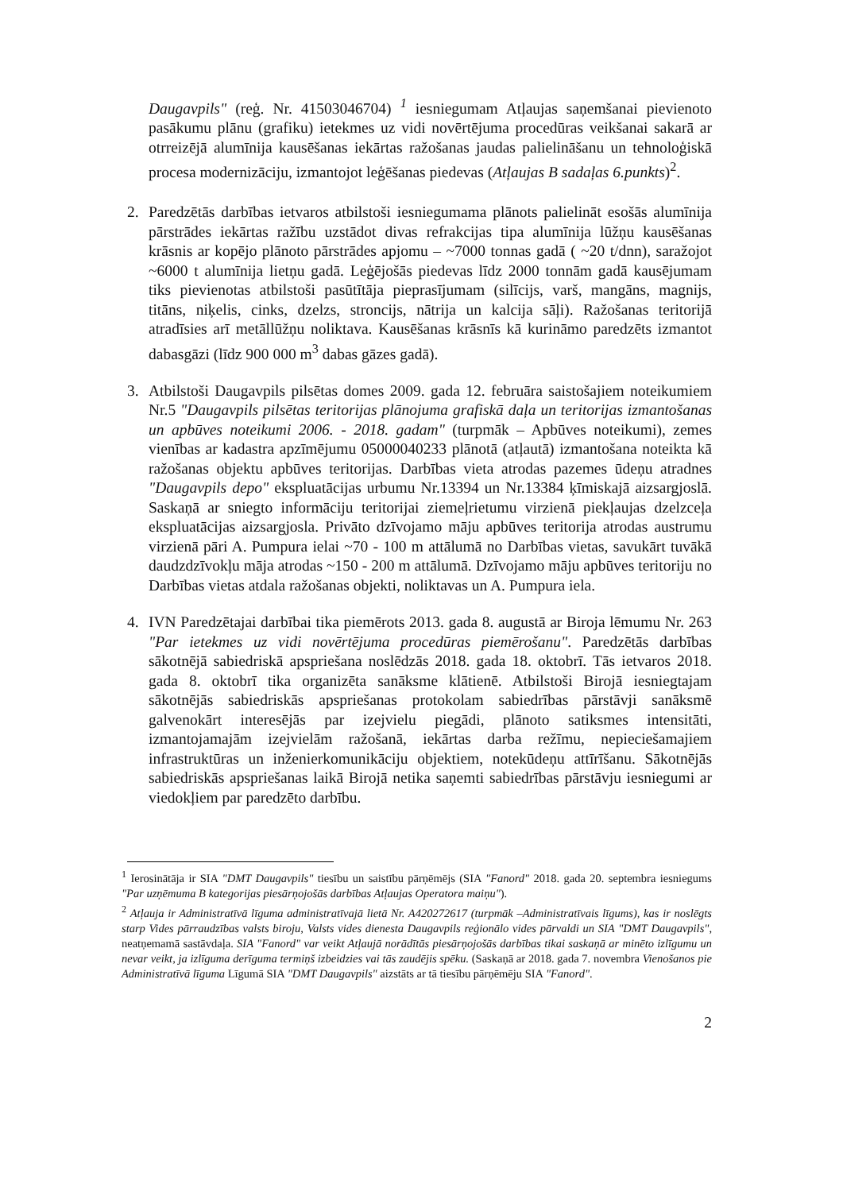Daugavpils" (reģ. Nr. 41503046704) <sup>1</sup> iesniegumam Atļaujas saņemšanai pievienoto pasākumu plānu (grafiku) ietekmes uz vidi novērtējuma procedūras veikšanai sakarā ar otrreizējā alumīnija kausēšanas iekārtas ražošanas jaudas palielināšanu un tehnoloģiskā procesa modernizāciju, izmantojot leģēšanas piedevas (Atļaujas B sadaļas 6.punkts)<sup>2</sup>.
2. Paredzētās darbības ietvaros atbilstoši iesniegumama plānots palielināt esošās alumīnija pārstrādes iekārtas ražību uzstādot divas refrakcijas tipa alumīnija lūžņu kausēšanas krāsnis ar kopējo plānoto pārstrādes apjomu – ~7000 tonnas gadā ( ~20 t/dnn), saražojot ~6000 t alumīnija lietņu gadā. Leģējošās piedevas līdz 2000 tonnām gadā kausējumam tiks pievienotas atbilstoši pasūtītāja pieprasījumam (silīcijs, varš, mangāns, magnijs, titāns, niķelis, cinks, dzelzs, stroncijs, nātrija un kalcija sāļi). Ražošanas teritorijā atradīsies arī metāllūžņu noliktava. Kausēšanas krāsnīs kā kurināmo paredzēts izmantot dabasgāzi (līdz 900 000 m<sup>3</sup> dabas gāzes gadā).
3. Atbilstoši Daugavpils pilsētas domes 2009. gada 12. februāra saistošajiem noteikumiem Nr.5 "Daugavpils pilsētas teritorijas plānojuma grafiskā daļa un teritorijas izmantošanas un apbūves noteikumi 2006. - 2018. gadam" (turpmāk – Apbūves noteikumi), zemes vienības ar kadastra apzīmējumu 05000040233 plānotā (atļautā) izmantošana noteikta kā ražošanas objektu apbūves teritorijas. Darbības vieta atrodas pazemes ūdeņu atradnes "Daugavpils depo" ekspluatācijas urbumu Nr.13394 un Nr.13384 ķīmiskajā aizsargjoslā. Saskaņā ar sniegto informāciju teritorijai ziemeļrietumu virzienā piekļaujas dzelzceļa ekspluatācijas aizsargjosla. Privāto dzīvojamo māju apbūves teritorija atrodas austrumu virzienā pāri A. Pumpura ielai ~70 - 100 m attālumā no Darbības vietas, savukārt tuvākā daudzdzīvokļu māja atrodas ~150 - 200 m attālumā. Dzīvojamo māju apbūves teritoriju no Darbības vietas atdala ražošanas objekti, noliktavas un A. Pumpura iela.
4. IVN Paredzētajai darbībai tika piemērots 2013. gada 8. augustā ar Biroja lēmumu Nr. 263 "Par ietekmes uz vidi novērtējuma procedūras piemērošanu". Paredzētās darbības sākotnējā sabiedriskā apspriešana noslēdzās 2018. gada 18. oktobrī. Tās ietvaros 2018. gada 8. oktobrī tika organizēta sanāksme klātienē. Atbilstoši Birojā iesniegtajam sākotnējās sabiedriskās apspriešanas protokolam sabiedrības pārstāvji sanāksmē galvenokārt interesējās par izejvielu piegādi, plānoto satiksmes intensitāti, izmantojamajām izejvielām ražošanā, iekārtas darba režīmu, nepieciešamajiem infrastruktūras un inženierkomunikāciju objektiem, notekūdeņu attīrīšanu. Sākotnējās sabiedriskās apspriešanas laikā Birojā netika saņemti sabiedrības pārstāvju iesniegumi ar viedokļiem par paredzēto darbību.
<sup>1</sup> Ierosinātāja ir SIA "DMT Daugavpils" tiesību un saistību pārņēmējs (SIA "Fanord" 2018. gada 20. septembra iesniegums "Par uzņēmuma B kategorijas piesārņojošās darbības Atļaujas Operatora maiņu").
<sup>2</sup> Atļauja ir Administratīvā līguma administratīvajā lietā Nr. A420272617 (turpmāk –Administratīvais līgums), kas ir noslēgts starp Vides pārraudzības valsts biroju, Valsts vides dienesta Daugavpils reģionālo vides pārvaldi un SIA "DMT Daugavpils", neatņemamā sastāvdaļa. SIA "Fanord" var veikt Atļaujā norādītās piesārņojošās darbības tikai saskaņā ar minēto izlīgumu un nevar veikt, ja izlīguma derīguma termiņš izbeidzies vai tās zaudējis spēku. (Saskaņā ar 2018. gada 7. novembra Vienošanos pie Administratīvā līguma Līgumā SIA "DMT Daugavpils" aizstāts ar tā tiesību pārņēmēju SIA "Fanord".
2